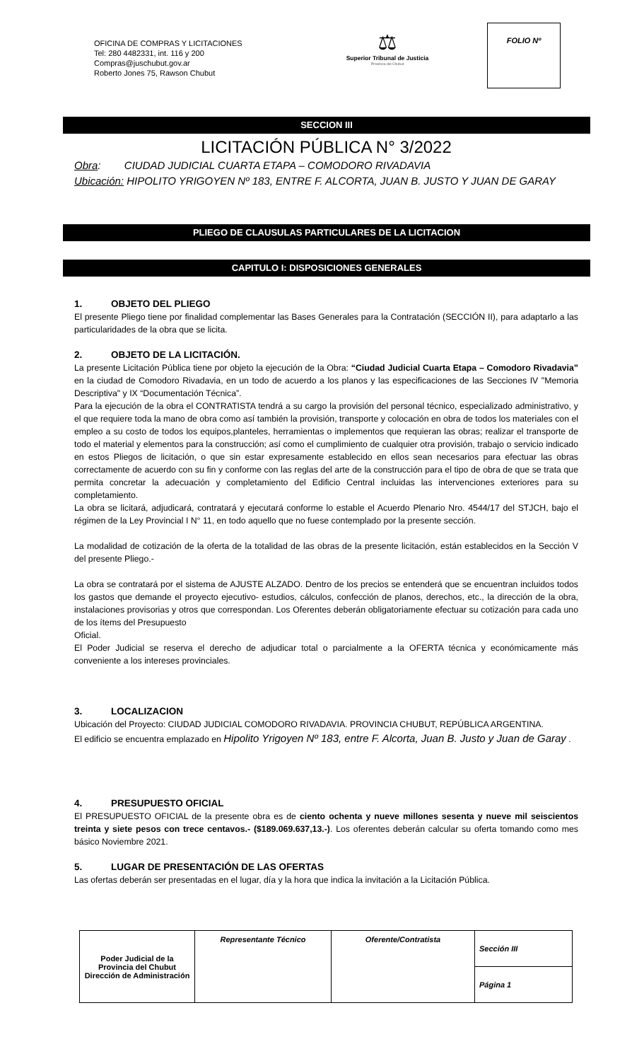OFICINA DE COMPRAS Y LICITACIONES
Tel: 280 4482331, int. 116 y 200
Compras@juschubut.gov.ar
Roberto Jones 75, Rawson Chubut
⚖
Superior Tribunal de Justicia
Provincia del Chubut
FOLIO Nº
SECCION III
LICITACIÓN PÚBLICA N° 3/2022
Obra: CIUDAD JUDICIAL CUARTA ETAPA – COMODORO RIVADAVIA
Ubicación: HIPOLITO YRIGOYEN Nº 183, ENTRE F. ALCORTA, JUAN B. JUSTO Y JUAN DE GARAY
PLIEGO DE CLAUSULAS PARTICULARES DE LA LICITACION
CAPITULO I: DISPOSICIONES GENERALES
1. OBJETO DEL PLIEGO
El presente Pliego tiene por finalidad complementar las Bases Generales para la Contratación (SECCIÓN II), para adaptarlo a las particularidades de la obra que se licita.
2. OBJETO DE LA LICITACIÓN.
La presente Licitación Pública tiene por objeto la ejecución de la Obra: “Ciudad Judicial Cuarta Etapa – Comodoro Rivadavia” en la ciudad de Comodoro Rivadavia, en un todo de acuerdo a los planos y las especificaciones de las Secciones IV "Memoria Descriptiva" y IX “Documentación Técnica”.
Para la ejecución de la obra el CONTRATISTA tendrá a su cargo la provisión del personal técnico, especializado administrativo, y el que requiere toda la mano de obra como así también la provisión, transporte y colocación en obra de todos los materiales con el empleo a su costo de todos los equipos,planteles, herramientas o implementos que requieran las obras; realizar el transporte de todo el material y elementos para la construcción; así como el cumplimiento de cualquier otra provisión, trabajo o servicio indicado en estos Pliegos de licitación, o que sin estar expresamente establecido en ellos sean necesarios para efectuar las obras correctamente de acuerdo con su fin y conforme con las reglas del arte de la construcción para el tipo de obra de que se trata que permita concretar la adecuación y completamiento del Edificio Central incluidas las intervenciones exteriores para su completamiento.
La obra se licitará, adjudicará, contratará y ejecutará conforme lo estable el Acuerdo Plenario Nro. 4544/17 del STJCH, bajo el régimen de la Ley Provincial I N° 11, en todo aquello que no fuese contemplado por la presente sección.
La modalidad de cotización de la oferta de la totalidad de las obras de la presente licitación, están establecidos en la Sección V del presente Pliego.-
La obra se contratará por el sistema de AJUSTE ALZADO. Dentro de los precios se entenderá que se encuentran incluidos todos los gastos que demande el proyecto ejecutivo- estudios, cálculos, confección de planos, derechos, etc., la dirección de la obra, instalaciones provisorias y otros que correspondan. Los Oferentes deberán obligatoriamente efectuar su cotización para cada uno de los ítems del Presupuesto
Oficial.
El Poder Judicial se reserva el derecho de adjudicar total o parcialmente a la OFERTA técnica y económicamente más conveniente a los intereses provinciales.
3. LOCALIZACION
Ubicación del Proyecto: CIUDAD JUDICIAL COMODORO RIVADAVIA. PROVINCIA CHUBUT, REPÚBLICA ARGENTINA.
El edificio se encuentra emplazado en Hipolito Yrigoyen Nº 183, entre F. Alcorta, Juan B. Justo y Juan de Garay .
4. PRESUPUESTO OFICIAL
El PRESUPUESTO OFICIAL de la presente obra es de ciento ochenta y nueve millones sesenta y nueve mil seiscientos treinta y siete pesos con trece centavos.- ($189.069.637,13.-). Los oferentes deberán calcular su oferta tomando como mes básico Noviembre 2021.
5. LUGAR DE PRESENTACIÓN DE LAS OFERTAS
Las ofertas deberán ser presentadas en el lugar, día y la hora que indica la invitación a la Licitación Pública.
| Poder Judicial de la Provincia del Chubut Dirección de Administración | Representante Técnico | Oferente/Contratista | Sección III |
| | | | Página 1 |